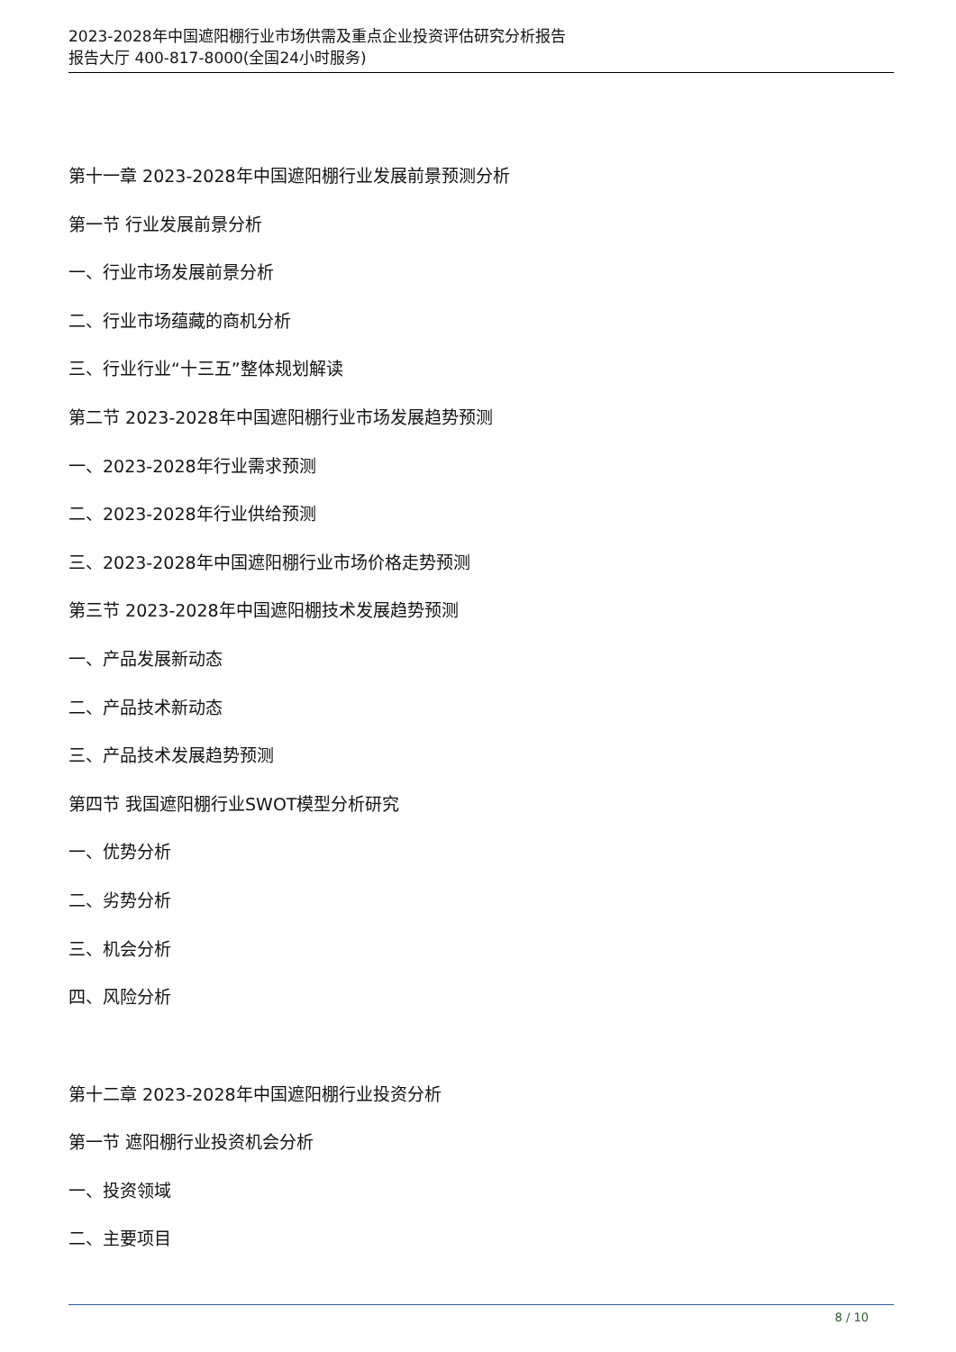2023-2028年中国遮阳棚行业市场供需及重点企业投资评估研究分析报告
报告大厅 400-817-8000(全国24小时服务)
第十一章 2023-2028年中国遮阳棚行业发展前景预测分析
第一节 行业发展前景分析
一、行业市场发展前景分析
二、行业市场蕴藏的商机分析
三、行业行业“十三五”整体规划解读
第二节 2023-2028年中国遮阳棚行业市场发展趋势预测
一、2023-2028年行业需求预测
二、2023-2028年行业供给预测
三、2023-2028年中国遮阳棚行业市场价格走势预测
第三节 2023-2028年中国遮阳棚技术发展趋势预测
一、产品发展新动态
二、产品技术新动态
三、产品技术发展趋势预测
第四节 我国遮阳棚行业SWOT模型分析研究
一、优势分析
二、劣势分析
三、机会分析
四、风险分析
第十二章 2023-2028年中国遮阳棚行业投资分析
第一节 遮阳棚行业投资机会分析
一、投资领域
二、主要项目
8 / 10